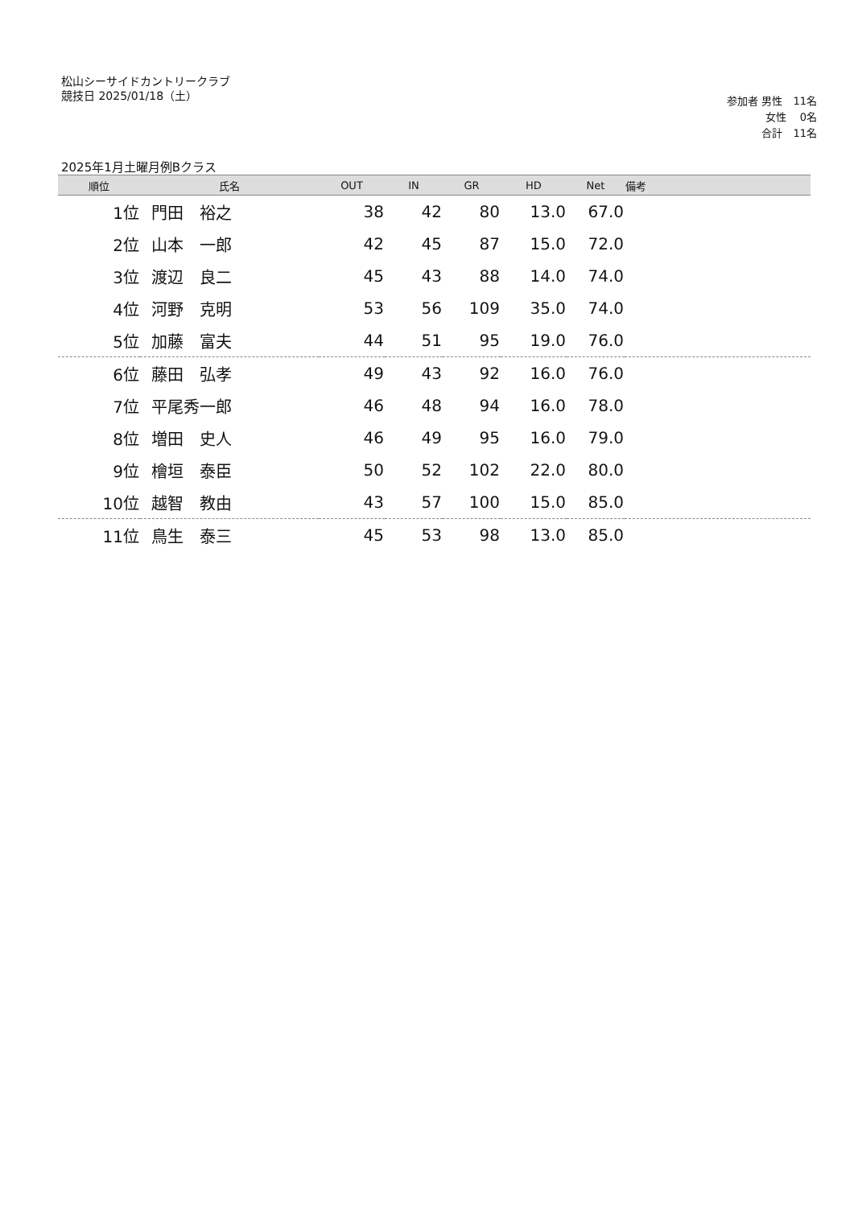松山シーサイドカントリークラブ
競技日 2025/01/18（土）
参加者 男性　11名
女性　 0名
合計　11名
2025年1月土曜月例Bクラス
| 順位 | 氏名 | OUT | IN | GR | HD | Net | 備考 |
| --- | --- | --- | --- | --- | --- | --- | --- |
| 1位 | 門田 裕之 | 38 | 42 | 80 | 13.0 | 67.0 | |
| 2位 | 山本 一郎 | 42 | 45 | 87 | 15.0 | 72.0 | |
| 3位 | 渡辺 良二 | 45 | 43 | 88 | 14.0 | 74.0 | |
| 4位 | 河野 克明 | 53 | 56 | 109 | 35.0 | 74.0 | |
| 5位 | 加藤 富夫 | 44 | 51 | 95 | 19.0 | 76.0 | |
| 6位 | 藤田 弘孝 | 49 | 43 | 92 | 16.0 | 76.0 | |
| 7位 | 平尾秀一郎 | 46 | 48 | 94 | 16.0 | 78.0 | |
| 8位 | 増田 史人 | 46 | 49 | 95 | 16.0 | 79.0 | |
| 9位 | 檜垣 泰臣 | 50 | 52 | 102 | 22.0 | 80.0 | |
| 10位 | 越智 教由 | 43 | 57 | 100 | 15.0 | 85.0 | |
| 11位 | 鳥生 泰三 | 45 | 53 | 98 | 13.0 | 85.0 | |